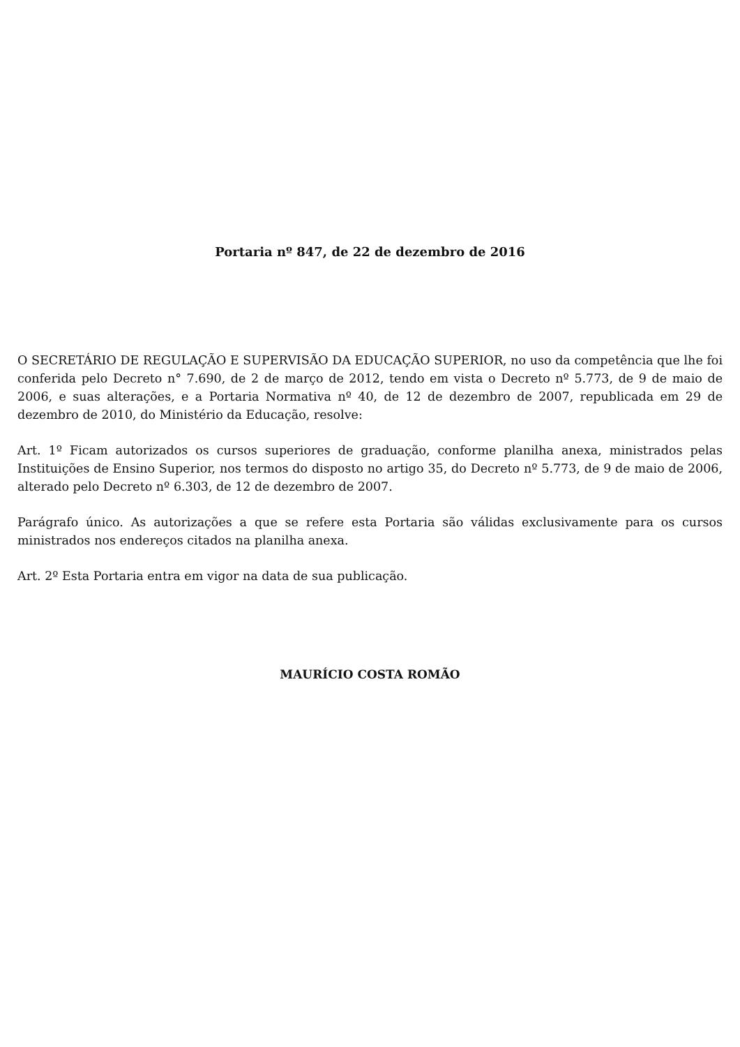Portaria nº 847, de 22 de dezembro de 2016
O SECRETÁRIO DE REGULAÇÃO E SUPERVISÃO DA EDUCAÇÃO SUPERIOR, no uso da competência que lhe foi conferida pelo Decreto n° 7.690, de 2 de março de 2012, tendo em vista o Decreto nº 5.773, de 9 de maio de 2006, e suas alterações, e a Portaria Normativa nº 40, de 12 de dezembro de 2007, republicada em 29 de dezembro de 2010, do Ministério da Educação, resolve:
Art. 1º Ficam autorizados os cursos superiores de graduação, conforme planilha anexa, ministrados pelas Instituições de Ensino Superior, nos termos do disposto no artigo 35, do Decreto nº 5.773, de 9 de maio de 2006, alterado pelo Decreto nº 6.303, de 12 de dezembro de 2007.
Parágrafo único. As autorizações a que se refere esta Portaria são válidas exclusivamente para os cursos ministrados nos endereços citados na planilha anexa.
Art. 2º Esta Portaria entra em vigor na data de sua publicação.
MAURÍCIO COSTA ROMÃO